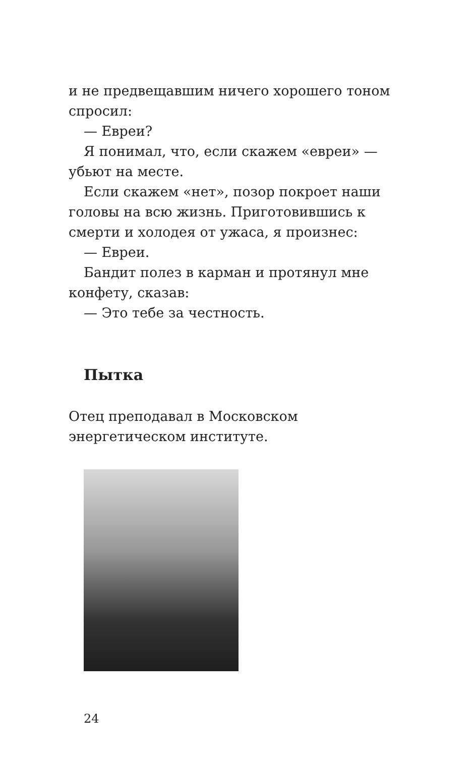и не предвещавшим ничего хорошего тоном спросил:
— Евреи?
Я понимал, что, если скажем «евреи» — убьют на месте.
Если скажем «нет», позор покроет наши головы на всю жизнь. Приготовившись к смерти и холодея от ужаса, я произнес:
— Евреи.
Бандит полез в карман и протянул мне конфету, сказав:
— Это тебе за честность.
Пытка
Отец преподавал в Московском энергетическом институте.
24